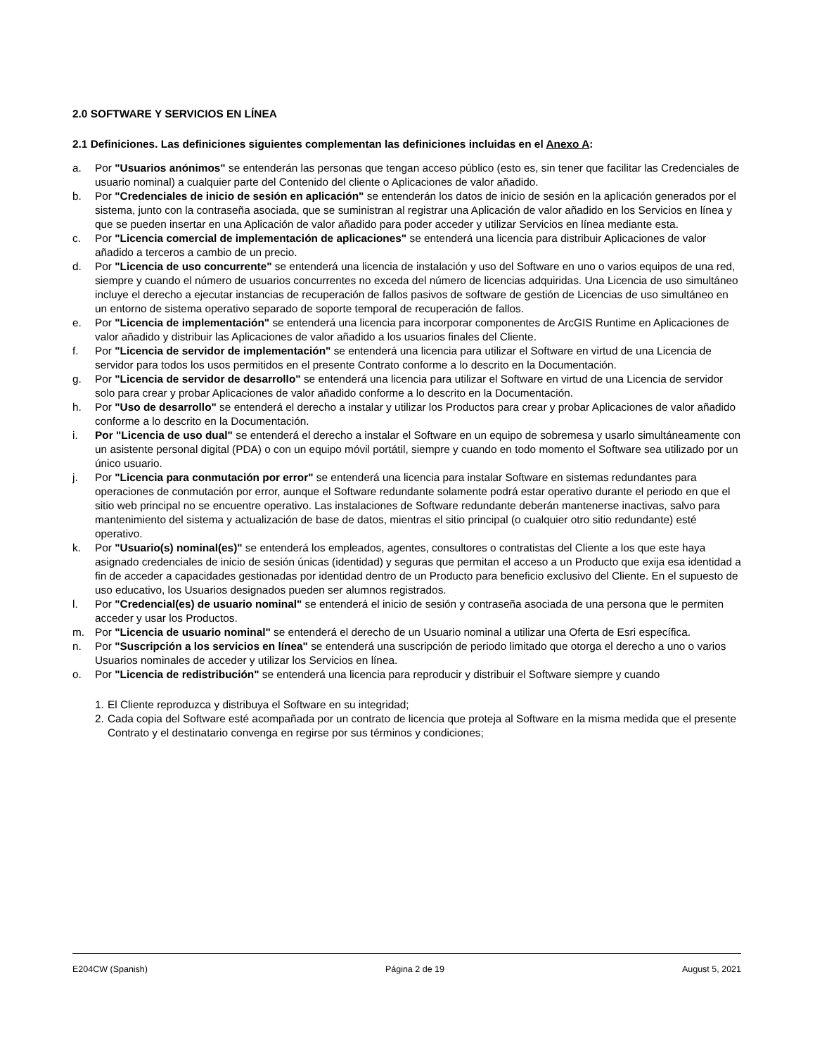2.0 SOFTWARE Y SERVICIOS EN LÍNEA
2.1 Definiciones. Las definiciones siguientes complementan las definiciones incluidas en el Anexo A:
a. Por "Usuarios anónimos" se entenderán las personas que tengan acceso público (esto es, sin tener que facilitar las Credenciales de usuario nominal) a cualquier parte del Contenido del cliente o Aplicaciones de valor añadido.
b. Por "Credenciales de inicio de sesión en aplicación" se entenderán los datos de inicio de sesión en la aplicación generados por el sistema, junto con la contraseña asociada, que se suministran al registrar una Aplicación de valor añadido en los Servicios en línea y que se pueden insertar en una Aplicación de valor añadido para poder acceder y utilizar Servicios en línea mediante esta.
c. Por "Licencia comercial de implementación de aplicaciones" se entenderá una licencia para distribuir Aplicaciones de valor añadido a terceros a cambio de un precio.
d. Por "Licencia de uso concurrente" se entenderá una licencia de instalación y uso del Software en uno o varios equipos de una red, siempre y cuando el número de usuarios concurrentes no exceda del número de licencias adquiridas. Una Licencia de uso simultáneo incluye el derecho a ejecutar instancias de recuperación de fallos pasivos de software de gestión de Licencias de uso simultáneo en un entorno de sistema operativo separado de soporte temporal de recuperación de fallos.
e. Por "Licencia de implementación" se entenderá una licencia para incorporar componentes de ArcGIS Runtime en Aplicaciones de valor añadido y distribuir las Aplicaciones de valor añadido a los usuarios finales del Cliente.
f. Por "Licencia de servidor de implementación" se entenderá una licencia para utilizar el Software en virtud de una Licencia de servidor para todos los usos permitidos en el presente Contrato conforme a lo descrito en la Documentación.
g. Por "Licencia de servidor de desarrollo" se entenderá una licencia para utilizar el Software en virtud de una Licencia de servidor solo para crear y probar Aplicaciones de valor añadido conforme a lo descrito en la Documentación.
h. Por "Uso de desarrollo" se entenderá el derecho a instalar y utilizar los Productos para crear y probar Aplicaciones de valor añadido conforme a lo descrito en la Documentación.
i. Por "Licencia de uso dual" se entenderá el derecho a instalar el Software en un equipo de sobremesa y usarlo simultáneamente con un asistente personal digital (PDA) o con un equipo móvil portátil, siempre y cuando en todo momento el Software sea utilizado por un único usuario.
j. Por "Licencia para conmutación por error" se entenderá una licencia para instalar Software en sistemas redundantes para operaciones de conmutación por error, aunque el Software redundante solamente podrá estar operativo durante el periodo en que el sitio web principal no se encuentre operativo. Las instalaciones de Software redundante deberán mantenerse inactivas, salvo para mantenimiento del sistema y actualización de base de datos, mientras el sitio principal (o cualquier otro sitio redundante) esté operativo.
k. Por "Usuario(s) nominal(es)" se entenderá los empleados, agentes, consultores o contratistas del Cliente a los que este haya asignado credenciales de inicio de sesión únicas (identidad) y seguras que permitan el acceso a un Producto que exija esa identidad a fin de acceder a capacidades gestionadas por identidad dentro de un Producto para beneficio exclusivo del Cliente. En el supuesto de uso educativo, los Usuarios designados pueden ser alumnos registrados.
l. Por "Credencial(es) de usuario nominal" se entenderá el inicio de sesión y contraseña asociada de una persona que le permiten acceder y usar los Productos.
m. Por "Licencia de usuario nominal" se entenderá el derecho de un Usuario nominal a utilizar una Oferta de Esri específica.
n. Por "Suscripción a los servicios en línea" se entenderá una suscripción de periodo limitado que otorga el derecho a uno o varios Usuarios nominales de acceder y utilizar los Servicios en línea.
o. Por "Licencia de redistribución" se entenderá una licencia para reproducir y distribuir el Software siempre y cuando
1. El Cliente reproduzca y distribuya el Software en su integridad;
2. Cada copia del Software esté acompañada por un contrato de licencia que proteja al Software en la misma medida que el presente Contrato y el destinatario convenga en regirse por sus términos y condiciones;
E204CW (Spanish) Página 2 de 19 August 5, 2021